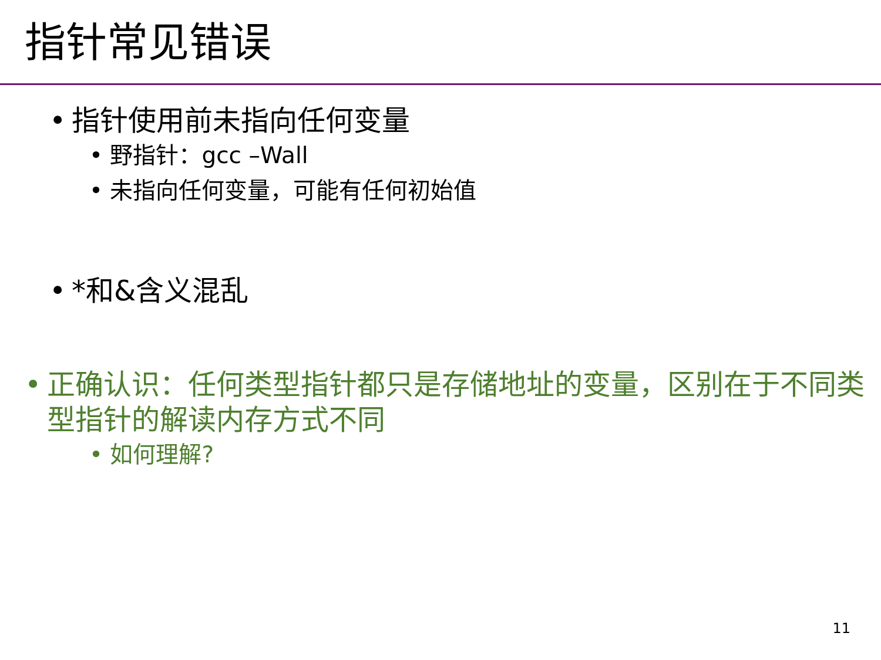指针常见错误
• 指针使用前未指向任何变量
• 野指针：gcc –Wall
• 未指向任何变量，可能有任何初始值
• *和&含义混乱
• 正确认识：任何类型指针都只是存储地址的变量，区别在于不同类型指针的解读内存方式不同
• 如何理解?
11